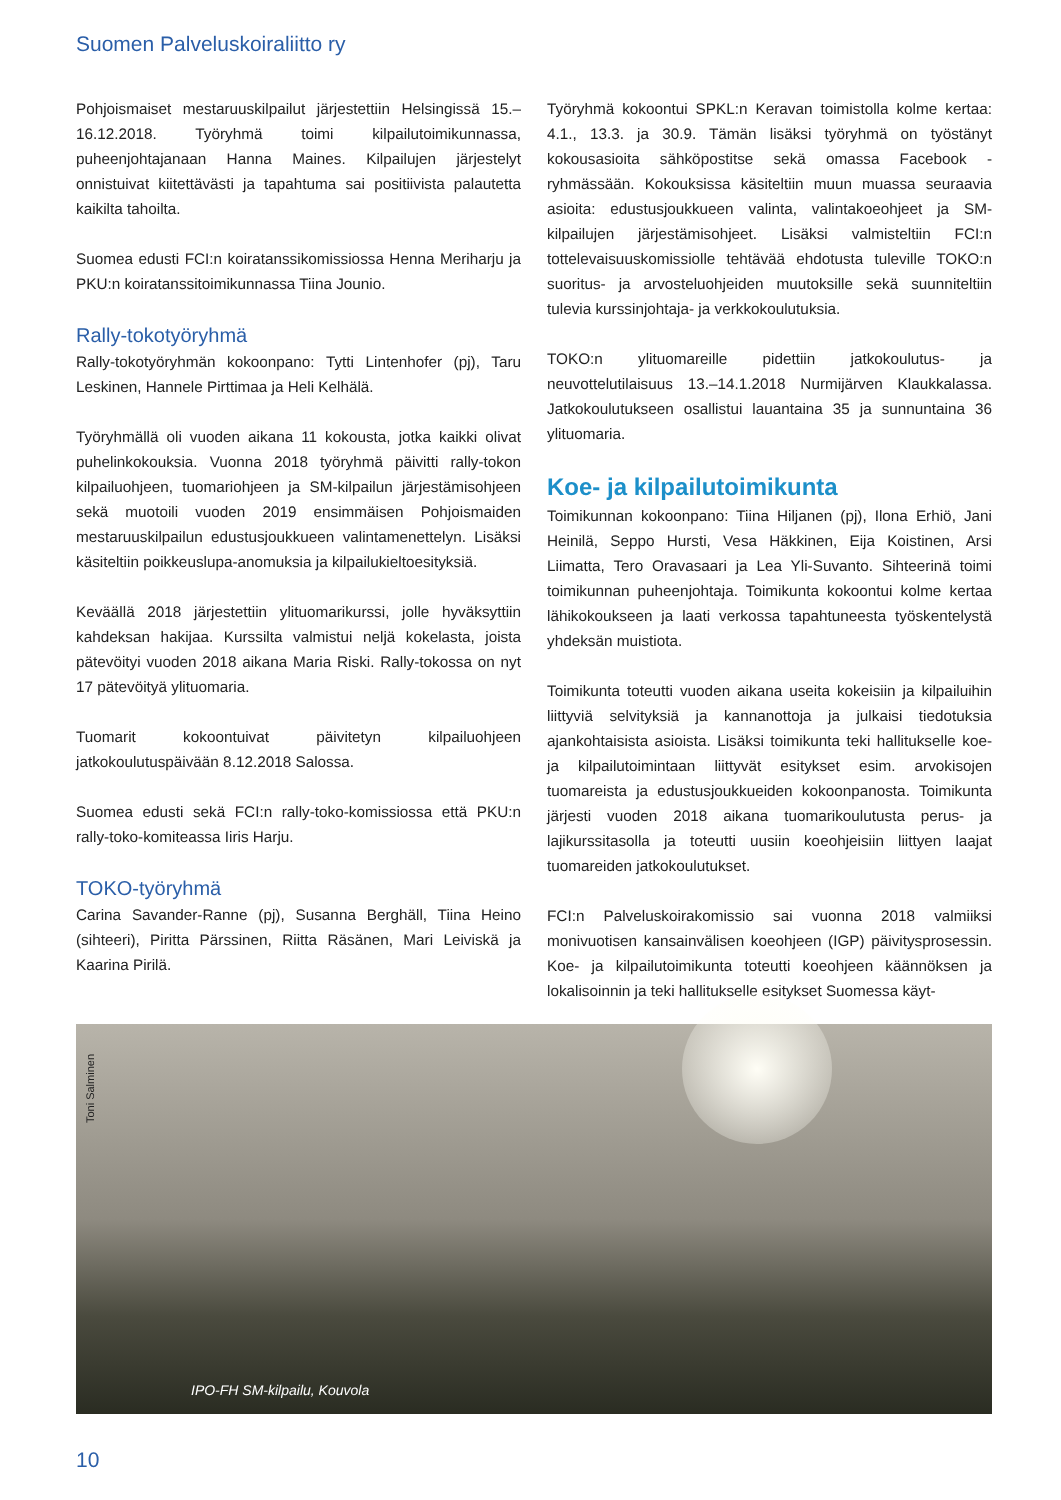Suomen Palveluskoiraliitto ry
Pohjoismaiset mestaruuskilpailut järjestettiin Helsingissä 15.–16.12.2018. Työryhmä toimi kilpailutoimikunnassa, puheenjohtajanaan Hanna Maines. Kilpailujen järjestelyt onnistuivat kiitettävästi ja tapahtuma sai positiivista palautetta kaikilta tahoilta.
Suomea edusti FCI:n koiratanssikomissiossa Henna Meriharju ja PKU:n koiratanssitoimikunnassa Tiina Jounio.
Rally-tokotyöryhmä
Rally-tokotyöryhmän kokoonpano: Tytti Lintenhofer (pj), Taru Leskinen, Hannele Pirttimaa ja Heli Kelhälä.
Työryhmällä oli vuoden aikana 11 kokousta, jotka kaikki olivat puhelinkokouksia. Vuonna 2018 työryhmä päivitti rally-tokon kilpailuohjeen, tuomariohjeen ja SM-kilpailun järjestämisohjeen sekä muotoili vuoden 2019 ensimmäisen Pohjoismaiden mestaruuskilpailun edustusjoukkueen valintamenettelyn. Lisäksi käsiteltiin poikkeuslupa-anomuksia ja kilpailukieltoesityksiä.
Keväällä 2018 järjestettiin ylituomarikurssi, jolle hyväksyttiin kahdeksan hakijaa. Kurssilta valmistui neljä kokelasta, joista pätevöityi vuoden 2018 aikana Maria Riski. Rally-tokossa on nyt 17 pätevöityä ylituomaria.
Tuomarit kokoontuivat päivitetyn kilpailuohjeen jatkokoulutuspäivään 8.12.2018 Salossa.
Suomea edusti sekä FCI:n rally-toko-komissiossa että PKU:n rally-toko-komiteassa Iiris Harju.
TOKO-työryhmä
Carina Savander-Ranne (pj), Susanna Berghäll, Tiina Heino (sihteeri), Piritta Pärssinen, Riitta Räsänen, Mari Leiviskä ja Kaarina Pirilä.
Työryhmä kokoontui SPKL:n Keravan toimistolla kolme kertaa: 4.1., 13.3. ja 30.9. Tämän lisäksi työryhmä on työstänyt kokousasioita sähköpostitse sekä omassa Facebook -ryhmässään. Kokouksissa käsiteltiin muun muassa seuraavia asioita: edustusjoukkueen valinta, valintakoeohjeet ja SM-kilpailujen järjestämisohjeet. Lisäksi valmisteltiin FCI:n tottelevaisuuskomissiolle tehtävää ehdotusta tuleville TOKO:n suoritus- ja arvosteluohjeiden muutoksille sekä suunniteltiin tulevia kurssinjohtaja- ja verkkokoulutuksia.
TOKO:n ylituomareille pidettiin jatkokoulutus- ja neuvottelutilaisuus 13.–14.1.2018 Nurmijärven Klaukkalassa. Jatkokoulutukseen osallistui lauantaina 35 ja sunnuntaina 36 ylituomaria.
Koe- ja kilpailutoimikunta
Toimikunnan kokoonpano: Tiina Hiljanen (pj), Ilona Erhiö, Jani Heinilä, Seppo Hursti, Vesa Häkkinen, Eija Koistinen, Arsi Liimatta, Tero Oravasaari ja Lea Yli-Suvanto. Sihteerinä toimi toimikunnan puheenjohtaja. Toimikunta kokoontui kolme kertaa lähikokoukseen ja laati verkossa tapahtuneesta työskentelystä yhdeksän muistiota.
Toimikunta toteutti vuoden aikana useita kokeisiin ja kilpailuihin liittyviä selvityksiä ja kannanottoja ja julkaisi tiedotuksia ajankohtaisista asioista. Lisäksi toimikunta teki hallitukselle koe- ja kilpailutoimintaan liittyvät esitykset esim. arvokisojen tuomareista ja edustusjoukkueiden kokoonpanosta. Toimikunta järjesti vuoden 2018 aikana tuomarikoulutusta perus- ja lajikurssitasolla ja toteutti uusiin koeohjeisiin liittyen laajat tuomareiden jatkokoulutukset.
FCI:n Palveluskoirakomissio sai vuonna 2018 valmiiksi monivuotisen kansainvälisen koeohjeen (IGP) päivitysprosessin. Koe- ja kilpailutoimikunta toteutti koeohjeen käännöksen ja lokalisoinnin ja teki hallitukselle esitykset Suomessa käyt-
Toni Salminen
IPO-FH SM-kilpailu, Kouvola
10